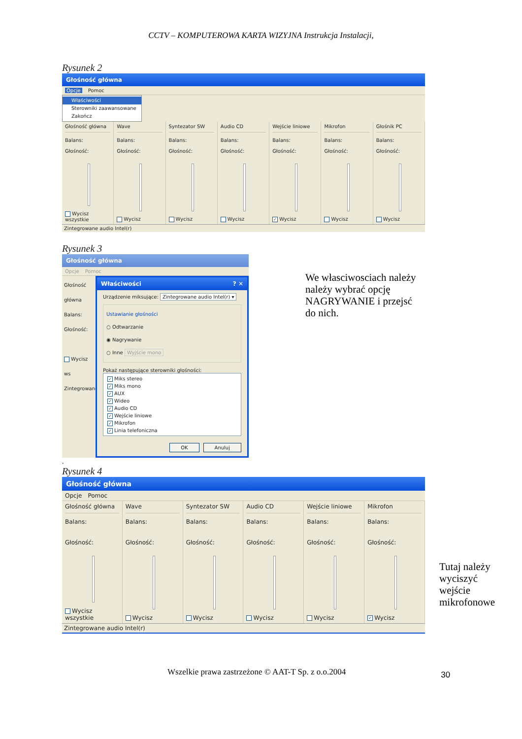CCTV – KOMPUTEROWA KARTA WIZYJNA Instrukcja Instalacji,
Rysunek 2
Głośność główna
Opcje Pomoc
Właściwości
Sterowniki zaawansowane
Zakończ
Głośność główna
Balans:
Głośność:
Wycisz wszystkie
Wave
Balans:
Głośność:
Wycisz
Syntezator SW
Balans:
Głośność:
Wycisz
Audio CD
Balans:
Głośność:
Wycisz
Wejście liniowe
Balans:
Głośność:
✓ Wycisz
Mikrofon
Balans:
Głośność:
Wycisz
Głośnik PC
Balans:
Głośność:
Wycisz
Zintegrowane audio Intel(r)
Rysunek 3
Głośność główna
Opcje Pomoc
Głośność główna
Balans:
Głośność:
Wycisz ws
Zintegrowane
Właściwości ? ✕
Urządzenie miksujące: Zintegrowane audio Intel(r) ▾
Ustawianie głośności
○ Odtwarzanie
◉ Nagrywanie
○ Inne Wyjście mono
Pokaż następujące sterowniki głośności:
✓ Miks stereo
✓ Miks mono
✓ AUX
✓ Wideo
✓ Audio CD
✓ Wejście liniowe
✓ Mikrofon
✓ Linia telefoniczna
OK Anuluj
We własciwosciach należy należy wybrać opcję NAGRYWANIE i przejsć do nich.
.
Rysunek 4
Głośność główna
Opcje Pomoc
Głośność główna
Balans:
Głośność:
Wycisz wszystkie
Wave
Balans:
Głośność:
Wycisz
Syntezator SW
Balans:
Głośność:
Wycisz
Audio CD
Balans:
Głośność:
Wycisz
Wejście liniowe
Balans:
Głośność:
Wycisz
Mikrofon
Balans:
Głośność:
✓ Wycisz
Zintegrowane audio Intel(r)
Tutaj należy wyciszyć wejście mikrofonowe
Wszelkie prawa zastrzeżone © AAT-T Sp. z o.o.2004
30